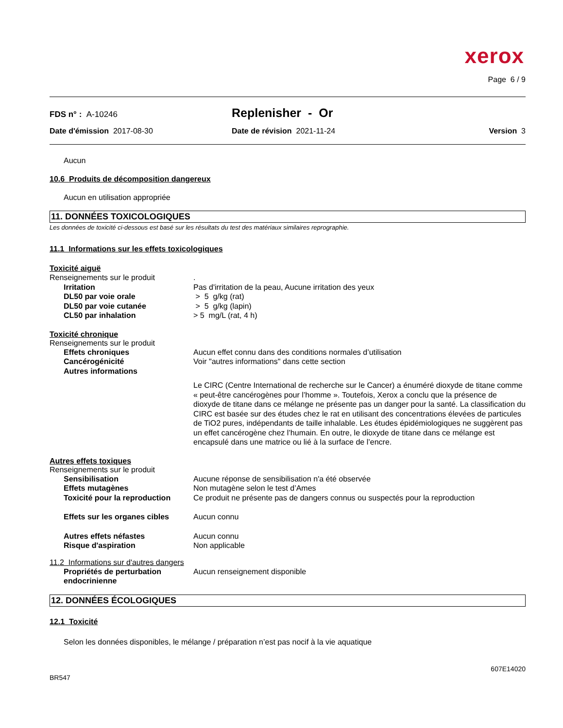xerox
Page 6 / 9
FDS n° : A-10246
Replenisher - Or
Date d'émission 2017-08-30 Date de révision 2021-11-24 Version 3
Aucun
10.6 Produits de décomposition dangereux
Aucun en utilisation appropriée
11. DONNÉES TOXICOLOGIQUES
Les données de toxicité ci-dessous est basé sur les résultats du test des matériaux similaires reprographie.
11.1 Informations sur les effets toxicologiques
Toxicité aiguë
Renseignements sur le produit .
Irritation Pas d'irritation de la peau, Aucune irritation des yeux
DL50 par voie orale > 5 g/kg (rat)
DL50 par voie cutanée > 5 g/kg (lapin)
CL50 par inhalation > 5 mg/L (rat, 4 h)
Toxicité chronique
Renseignements sur le produit
Effets chroniques Aucun effet connu dans des conditions normales d’utilisation
Cancérogénicité Voir "autres informations" dans cette section
Autres informations
Le CIRC (Centre International de recherche sur le Cancer) a énuméré dioxyde de titane comme « peut-être cancérogènes pour l’homme ». Toutefois, Xerox a conclu que la présence de dioxyde de titane dans ce mélange ne présente pas un danger pour la santé. La classification du CIRC est basée sur des études chez le rat en utilisant des concentrations élevées de particules de TiO2 pures, indépendants de taille inhalable. Les études épidémiologiques ne suggèrent pas un effet cancérogène chez l’humain. En outre, le dioxyde de titane dans ce mélange est encapsulé dans une matrice ou lié à la surface de l’encre.
Autres effets toxiques
Renseignements sur le produit
Sensibilisation Aucune réponse de sensibilisation n'a été observée
Effets mutagènes Non mutagène selon le test d’Ames
Toxicité pour la reproduction
Ce produit ne présente pas de dangers connus ou suspectés pour la reproduction
Effets sur les organes cibles
Aucun connu
Autres effets néfastes Aucun connu
Risque d'aspiration Non applicable
11.2 Informations sur d'autres dangers
Propriétés de perturbation endocrinienne
Aucun renseignement disponible
12. DONNÉES ÉCOLOGIQUES
12.1 Toxicité
Selon les données disponibles, le mélange / préparation n’est pas nocif à la vie aquatique
607E14020
BR547